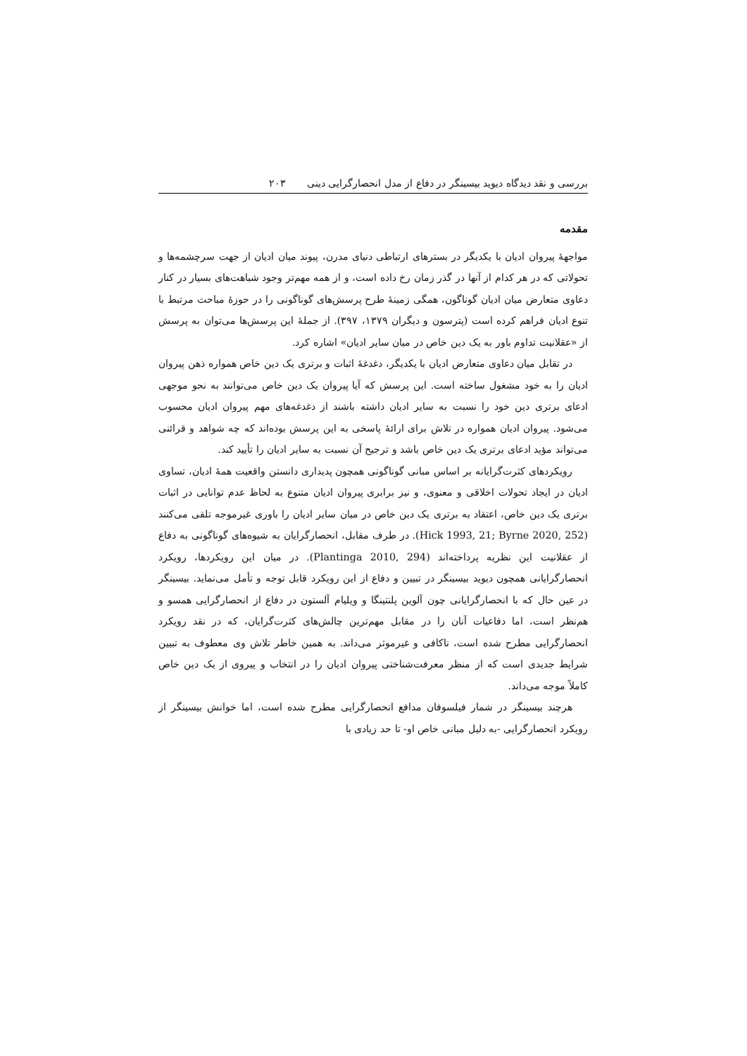بررسی و نقد دیدگاه دیوید بیسینگر در دفاع از مدل انحصارگرایی دینی ۲۰۳
مقدمه
مواجهۀ پیروان ادیان با یکدیگر در بسترهای ارتباطی دنیای مدرن، پیوند میان ادیان از جهت سرچشمه‌ها و تحولاتی که در هر کدام از آنها در گذر زمان رخ داده است، و از همه مهم‌تر وجود شباهت‌های بسیار در کنار دعاوی متعارض میان ادیان گوناگون، همگی زمینۀ طرح پرسش‌های گوناگونی را در حوزۀ مباحث مرتبط با تنوع ادیان فراهم کرده است (پترسون و دیگران ۱۳۷۹، ۳۹۷). از جملۀ این پرسش‌ها می‌توان به پرسش از «عقلانیت تداوم باور به یک دین خاص در میان سایر ادیان» اشاره کرد.
در تقابل میان دعاوی متعارض ادیان با یکدیگر، دغدغۀ اثبات و برتری یک دین خاص همواره ذهن پیروان ادیان را به خود مشغول ساخته است. این پرسش که آیا پیروان یک دین خاص می‌توانند به نحو موجهی ادعای برتری دین خود را نسبت به سایر ادیان داشته باشند از دغدغه‌های مهم پیروان ادیان محسوب می‌شود. پیروان ادیان همواره در تلاش برای ارائۀ پاسخی به این پرسش بوده‌اند که چه شواهد و قرائنی می‌تواند مؤید ادعای برتری یک دین خاص باشد و ترجیح آن نسبت به سایر ادیان را تأیید کند.
رویکردهای کثرت‌گرایانه بر اساس مبانی گوناگونی همچون پدیداری دانستن واقعیت همۀ ادیان، تساوی ادیان در ایجاد تحولات اخلاقی و معنوی، و نیز برابری پیروان ادیان متنوع به لحاظ عدم توانایی در اثبات برتری یک دین خاص، اعتقاد به برتری یک دین خاص در میان سایر ادیان را باوری غیرموجه تلقی می‌کنند (Hick 1993, 21; Byrne 2020, 252). در طرف مقابل، انحصارگرایان به شیوه‌های گوناگونی به دفاع از عقلانیت این نظریه پرداخته‌اند (Plantinga 2010, 294). در میان این رویکردها، رویکرد انحصارگرایانی همچون دیوید بیسینگر در تبیین و دفاع از این رویکرد قابل توجه و تأمل می‌نماید. بیسینگر در عین حال که با انحصارگرایانی چون آلوین پلنتینگا و ویلیام آلستون در دفاع از انحصارگرایی همسو و هم‌نظر است، اما دفاعیات آنان را در مقابل مهم‌ترین چالش‌های کثرت‌گرایان، که در نقد رویکرد انحصارگرایی مطرح شده است، ناکافی و غیرموثر می‌داند. به همین خاطر تلاش وی معطوف به تبیین شرایط جدیدی است که از منظر معرفت‌شناختی پیروان ادیان را در انتخاب و پیروی از یک دین خاص کاملاً موجه می‌داند.
هرچند بیسینگر در شمار فیلسوفان مدافع انحصارگرایی مطرح شده است، اما خوانش بیسینگر از رویکرد انحصارگرایی -به دلیل مبانی خاص او- تا حد زیادی با